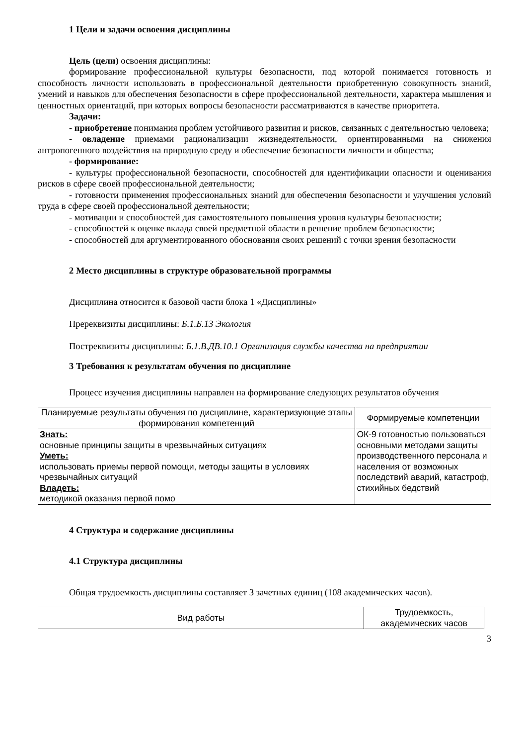1 Цели и задачи освоения дисциплины
Цель (цели) освоения дисциплины:
формирование профессиональной культуры безопасности, под которой понимается готовность и способность личности использовать в профессиональной деятельности приобретенную совокупность знаний, умений и навыков для обеспечения безопасности в сфере профессиональной деятельности, характера мышления и ценностных ориентаций, при которых вопросы безопасности рассматриваются в качестве приоритета.
Задачи:
- приобретение понимания проблем устойчивого развития и рисков, связанных с деятельностью человека;
- овладение приемами рационализации жизнедеятельности, ориентированными на снижения антропогенного воздействия на природную среду и обеспечение безопасности личности и общества;
- формирование:
- культуры профессиональной безопасности, способностей для идентификации опасности и оценивания рисков в сфере своей профессиональной деятельности;
- готовности применения профессиональных знаний для обеспечения безопасности и улучшения условий труда в сфере своей профессиональной деятельности;
- мотивации и способностей для самостоятельного повышения уровня культуры безопасности;
- способностей к оценке вклада своей предметной области в решение проблем безопасности;
- способностей для аргументированного обоснования своих решений с точки зрения безопасности
2 Место дисциплины в структуре образовательной программы
Дисциплина относится к базовой части блока 1 «Дисциплины»
Пререквизиты дисциплины: Б.1.Б.13 Экология
Постреквизиты дисциплины: Б.1.В.ДВ.10.1 Организация службы качества на предприятии
3 Требования к результатам обучения по дисциплине
Процесс изучения дисциплины направлен на формирование следующих результатов обучения
| Планируемые результаты обучения по дисциплине, характеризующие этапы формирования компетенций | Формируемые компетенции |
| --- | --- |
| Знать: основные принципы защиты в чрезвычайных ситуациях Уметь: использовать приемы первой помощи, методы защиты в условиях чрезвычайных ситуаций Владеть: методикой оказания первой помо | ОК-9 готовностью пользоваться основными методами защиты производственного персонала и населения от возможных последствий аварий, катастроф, стихийных бедствий |
4 Структура и содержание дисциплины
4.1 Структура дисциплины
Общая трудоемкость дисциплины составляет 3 зачетных единиц (108 академических часов).
| Вид работы | Трудоемкость, академических часов |
| --- | --- |
3